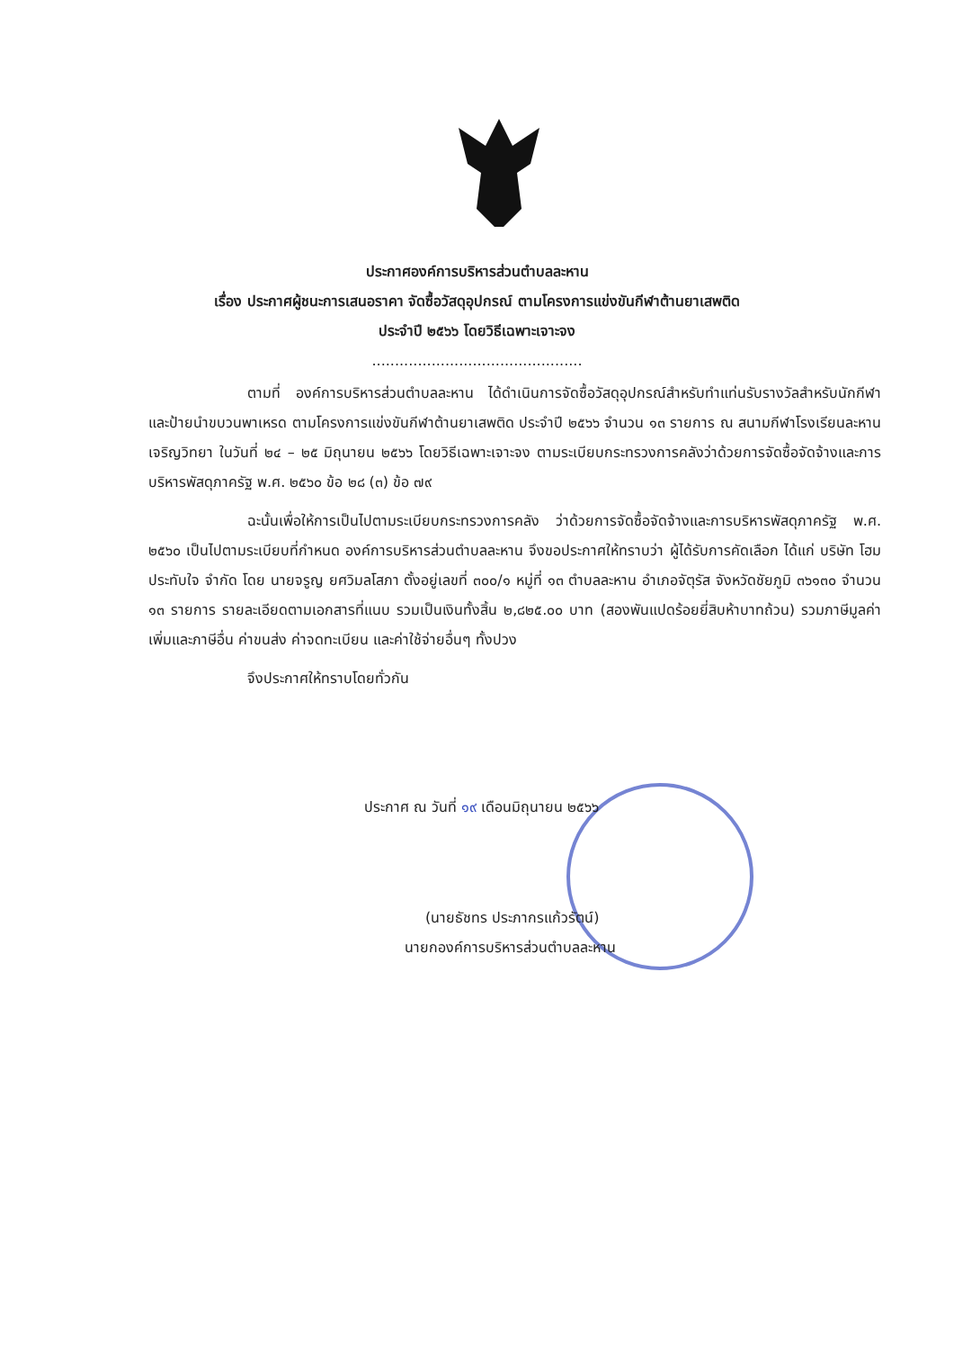ประกาศองค์การบริหารส่วนตำบลละหาน
เรื่อง ประกาศผู้ชนะการเสนอราคา จัดซื้อวัสดุอุปกรณ์ ตามโครงการแข่งขันกีฬาต้านยาเสพติด
ประจำปี ๒๕๖๖ โดยวิธีเฉพาะเจาะจง
..............................................
ตามที่ องค์การบริหารส่วนตำบลละหาน ได้ดำเนินการจัดซื้อวัสดุอุปกรณ์สำหรับทำแท่นรับรางวัลสำหรับนักกีฬา และป้ายนำขบวนพาเหรด ตามโครงการแข่งขันกีฬาต้านยาเสพติด ประจำปี ๒๕๖๖ จำนวน ๑๓ รายการ ณ สนามกีฬาโรงเรียนละหานเจริญวิทยา ในวันที่ ๒๔ – ๒๕ มิถุนายน ๒๕๖๖ โดยวิธีเฉพาะเจาะจง ตามระเบียบกระทรวงการคลังว่าด้วยการจัดซื้อจัดจ้างและการบริหารพัสดุภาครัฐ พ.ศ. ๒๕๖๐ ข้อ ๒๘ (๓) ข้อ ๗๙
ฉะนั้นเพื่อให้การเป็นไปตามระเบียบกระทรวงการคลัง ว่าด้วยการจัดซื้อจัดจ้างและการบริหารพัสดุภาครัฐ พ.ศ. ๒๕๖๐ เป็นไปตามระเบียบที่กำหนด องค์การบริหารส่วนตำบลละหาน จึงขอประกาศให้ทราบว่า ผู้ได้รับการคัดเลือก ได้แก่ บริษัท โฮม ประทับใจ จำกัด โดย นายจรูญ ยศวิมลโสภา ตั้งอยู่เลขที่ ๓๐๐/๑ หมู่ที่ ๑๓ ตำบลละหาน อำเภอจัตุรัส จังหวัดชัยภูมิ ๓๖๑๓๐ จำนวน ๑๓ รายการ รายละเอียดตามเอกสารที่แนบ รวมเป็นเงินทั้งสิ้น ๒,๘๒๕.๐๐ บาท (สองพันแปดร้อยยี่สิบห้าบาทถ้วน) รวมภาษีมูลค่าเพิ่มและภาษีอื่น ค่าขนส่ง ค่าจดทะเบียน และค่าใช้จ่ายอื่นๆ ทั้งปวง
จึงประกาศให้ทราบโดยทั่วกัน
ประกาศ ณ วันที่ ๑๙ เดือนมิถุนายน ๒๕๖๖
(นายธัชทร ประภากรแก้วรัตน์)
นายกองค์การบริหารส่วนตำบลละหาน